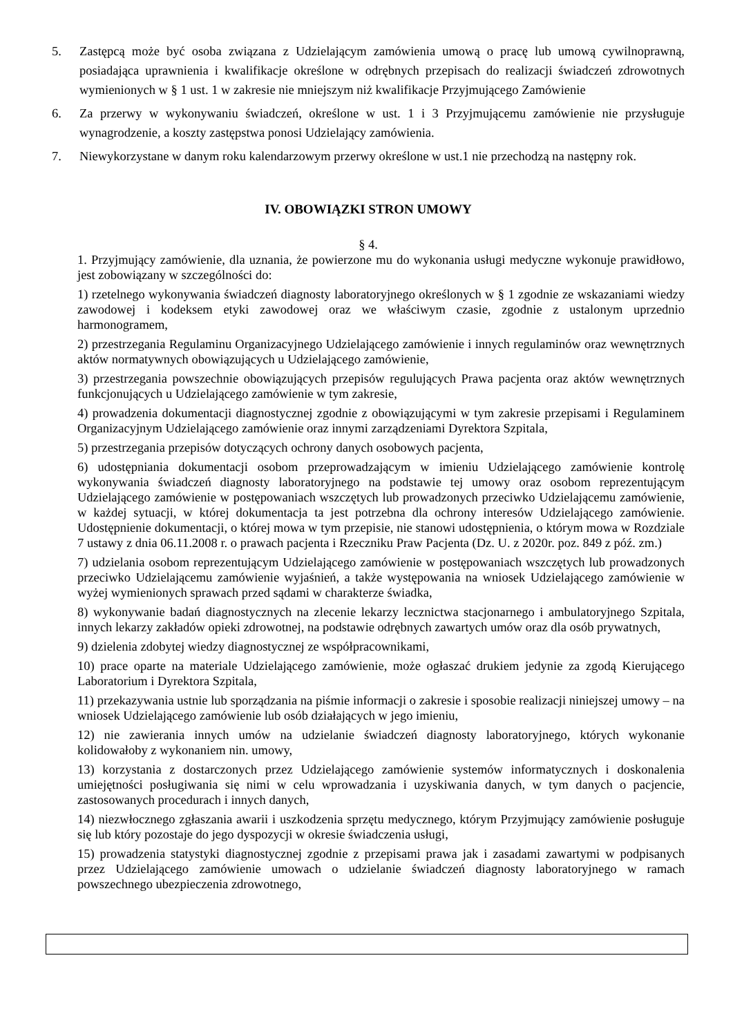5. Zastępcą może być osoba związana z Udzielającym zamówienia umową o pracę lub umową cywilnoprawną, posiadająca uprawnienia i kwalifikacje określone w odrębnych przepisach do realizacji świadczeń zdrowotnych wymienionych w § 1 ust. 1 w zakresie nie mniejszym niż kwalifikacje Przyjmującego Zamówienie
6. Za przerwy w wykonywaniu świadczeń, określone w ust. 1 i 3 Przyjmującemu zamówienie nie przysługuje wynagrodzenie, a koszty zastępstwa ponosi Udzielający zamówienia.
7. Niewykorzystane w danym roku kalendarzowym przerwy określone w ust.1 nie przechodzą na następny rok.
IV. OBOWIĄZKI STRON UMOWY
§ 4.
1. Przyjmujący zamówienie, dla uznania, że powierzone mu do wykonania usługi medyczne wykonuje prawidłowo, jest zobowiązany w szczególności do:
1) rzetelnego wykonywania świadczeń diagnosty laboratoryjnego określonych w § 1 zgodnie ze wskazaniami wiedzy zawodowej i kodeksem etyki zawodowej oraz we właściwym czasie, zgodnie z ustalonym uprzednio harmonogramem,
2) przestrzegania Regulaminu Organizacyjnego Udzielającego zamówienie i innych regulaminów oraz wewnętrznych aktów normatywnych obowiązujących u Udzielającego zamówienie,
3) przestrzegania powszechnie obowiązujących przepisów regulujących Prawa pacjenta oraz aktów wewnętrznych funkcjonujących u Udzielającego zamówienie w tym zakresie,
4) prowadzenia dokumentacji diagnostycznej zgodnie z obowiązującymi w tym zakresie przepisami i Regulaminem Organizacyjnym Udzielającego zamówienie oraz innymi zarządzeniami Dyrektora Szpitala,
5) przestrzegania przepisów dotyczących ochrony danych osobowych pacjenta,
6) udostępniania dokumentacji osobom przeprowadzającym w imieniu Udzielającego zamówienie kontrolę wykonywania świadczeń diagnosty laboratoryjnego na podstawie tej umowy oraz osobom reprezentującym Udzielającego zamówienie w postępowaniach wszczętych lub prowadzonych przeciwko Udzielającemu zamówienie, w każdej sytuacji, w której dokumentacja ta jest potrzebna dla ochrony interesów Udzielającego zamówienie. Udostępnienie dokumentacji, o której mowa w tym przepisie, nie stanowi udostępnienia, o którym mowa w Rozdziale 7 ustawy z dnia 06.11.2008 r. o prawach pacjenta i Rzeczniku Praw Pacjenta (Dz. U. z 2020r. poz. 849 z póź. zm.)
7) udzielania osobom reprezentującym Udzielającego zamówienie w postępowaniach wszczętych lub prowadzonych przeciwko Udzielającemu zamówienie wyjaśnień, a także występowania na wniosek Udzielającego zamówienie w wyżej wymienionych sprawach przed sądami w charakterze świadka,
8) wykonywanie badań diagnostycznych na zlecenie lekarzy lecznictwa stacjonarnego i ambulatoryjnego Szpitala, innych lekarzy zakładów opieki zdrowotnej, na podstawie odrębnych zawartych umów oraz dla osób prywatnych,
9) dzielenia zdobytej wiedzy diagnostycznej ze współpracownikami,
10) prace oparte na materiale Udzielającego zamówienie, może ogłaszać drukiem jedynie za zgodą Kierującego Laboratorium i Dyrektora Szpitala,
11) przekazywania ustnie lub sporządzania na piśmie informacji o zakresie i sposobie realizacji niniejszej umowy – na wniosek Udzielającego zamówienie lub osób działających w jego imieniu,
12) nie zawierania innych umów na udzielanie świadczeń diagnosty laboratoryjnego, których wykonanie kolidowałoby z wykonaniem nin. umowy,
13) korzystania z dostarczonych przez Udzielającego zamówienie systemów informatycznych i doskonalenia umiejętności posługiwania się nimi w celu wprowadzania i uzyskiwania danych, w tym danych o pacjencie, zastosowanych procedurach i innych danych,
14) niezwłocznego zgłaszania awarii i uszkodzenia sprzętu medycznego, którym Przyjmujący zamówienie posługuje się lub który pozostaje do jego dyspozycji w okresie świadczenia usługi,
15) prowadzenia statystyki diagnostycznej zgodnie z przepisami prawa jak i zasadami zawartymi w podpisanych przez Udzielającego zamówienie umowach o udzielanie świadczeń diagnosty laboratoryjnego w ramach powszechnego ubezpieczenia zdrowotnego,